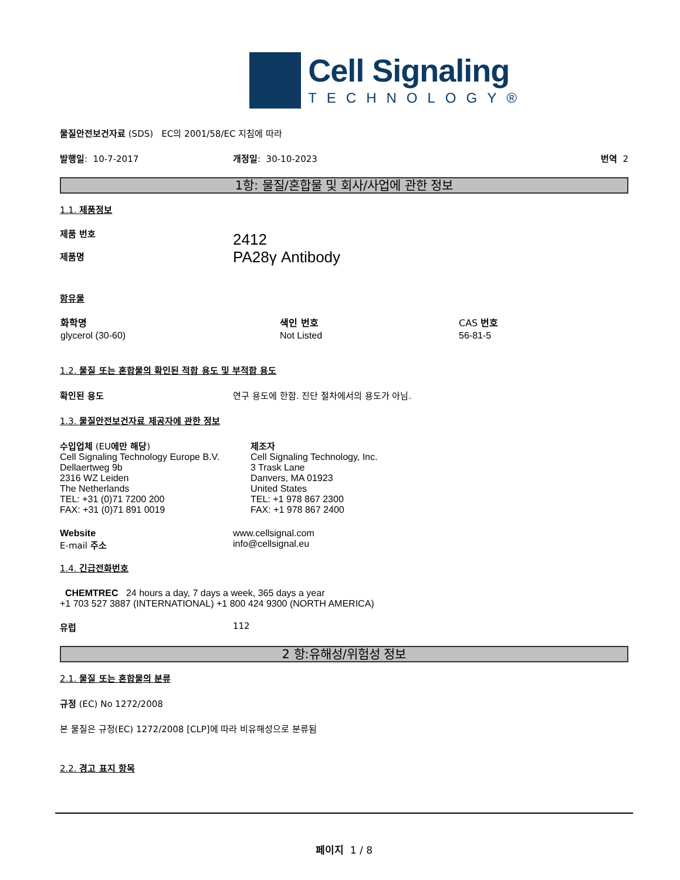Cell Signaling
TECHNOLOGY®
물질안전보건자료 (SDS) EC의 2001/58/EC 지침에 따라
발행일: 10-7-2017 개정일: 30-10-2023 번역 2
1항: 물질/혼합물 및 회사/사업에 관한 정보
1.1. 제품정보
제품 번호
제품명
2412
PA28γ Antibody
함유물
| 화학명 | 색인 번호 | CAS 번호 |
| --- | --- | --- |
| glycerol (30-60) | Not Listed | 56-81-5 |
1.2. 물질 또는 혼합물의 확인된 적합 용도 및 부적합 용도
확인된 용도 연구 용도에 한함. 진단 절차에서의 용도가 아님.
1.3. 물질안전보건자료 제공자에 관한 정보
수입업체 (EU에만 해당)
Cell Signaling Technology Europe B.V.
Dellaertweg 9b
2316 WZ Leiden
The Netherlands
TEL: +31 (0)71 7200 200
FAX: +31 (0)71 891 0019
제조자
Cell Signaling Technology, Inc.
3 Trask Lane
Danvers, MA 01923
United States
TEL: +1 978 867 2300
FAX: +1 978 867 2400
Website
E-mail 주소
www.cellsignal.com
info@cellsignal.eu
1.4. 긴급전화번호
CHEMTREC 24 hours a day, 7 days a week, 365 days a year
+1 703 527 3887 (INTERNATIONAL) +1 800 424 9300 (NORTH AMERICA)
유럽 112
2 항:유해성/위험성 정보
2.1. 물질 또는 혼합물의 분류
규정 (EC) No 1272/2008
본 물질은 규정(EC) 1272/2008 [CLP]에 따라 비유해성으로 분류됨
2.2. 경고 표지 항목
페이지 1 / 8